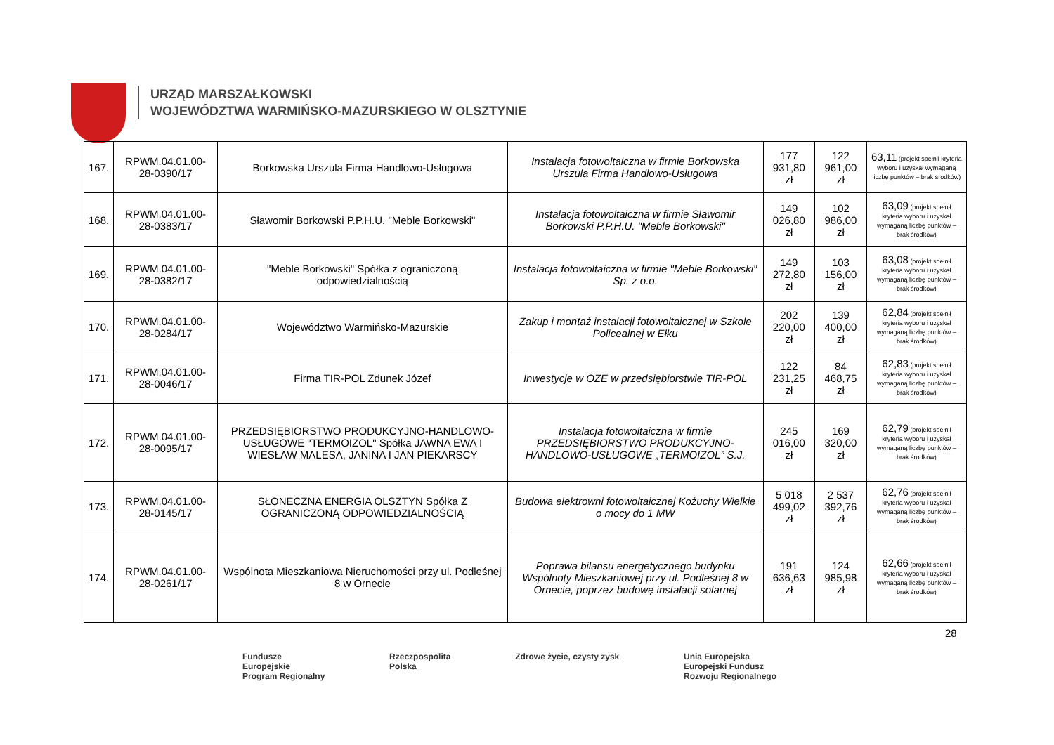URZĄD MARSZAŁKOWSKI
WOJEWÓDZTWA WARMIŃSKO-MAZURSKIEGO W OLSZTYNIE
| 167. | RPWM.04.01.00-28-0390/17 | Borkowska Urszula Firma Handlowo-Usługowa | Instalacja fotowoltaiczna w firmie Borkowska Urszula Firma Handlowo-Usługowa | 177 931,80 zł | 122 961,00 zł | 63,11 (projekt spełnił kryteria wyboru i uzyskał wymaganą liczbę punktów – brak środków) |
| 168. | RPWM.04.01.00-28-0383/17 | Sławomir Borkowski P.P.H.U. "Meble Borkowski" | Instalacja fotowoltaiczna w firmie Sławomir Borkowski P.P.H.U. "Meble Borkowski" | 149 026,80 zł | 102 986,00 zł | 63,09 (projekt spełnił kryteria wyboru i uzyskał wymaganą liczbę punktów – brak środków) |
| 169. | RPWM.04.01.00-28-0382/17 | "Meble Borkowski" Spółka z ograniczoną odpowiedzialnością | Instalacja fotowoltaiczna w firmie "Meble Borkowski" Sp. z o.o. | 149 272,80 zł | 103 156,00 zł | 63,08 (projekt spełnił kryteria wyboru i uzyskał wymaganą liczbę punktów – brak środków) |
| 170. | RPWM.04.01.00-28-0284/17 | Województwo Warmińsko-Mazurskie | Zakup i montaż instalacji fotowoltaicznej w Szkole Policealnej w Ełku | 202 220,00 zł | 139 400,00 zł | 62,84 (projekt spełnił kryteria wyboru i uzyskał wymaganą liczbę punktów – brak środków) |
| 171. | RPWM.04.01.00-28-0046/17 | Firma TIR-POL Zdunek Józef | Inwestycje w OZE w przedsiębiorstwie TIR-POL | 122 231,25 zł | 84 468,75 zł | 62,83 (projekt spełnił kryteria wyboru i uzyskał wymaganą liczbę punktów – brak środków) |
| 172. | RPWM.04.01.00-28-0095/17 | PRZEDSIĘBIORSTWO PRODUKCYJNO-HANDLOWO-USŁUGOWE "TERMOIZOL" Spółka JAWNA EWA I WIESŁAW MALESA, JANINA I JAN PIEKARSCY | Instalacja fotowoltaiczna w firmie PRZEDSIĘBIORSTWO PRODUKCYJNO-HANDLOWO-USŁUGOWE „TERMOIZOL” S.J. | 245 016,00 zł | 169 320,00 zł | 62,79 (projekt spełnił kryteria wyboru i uzyskał wymaganą liczbę punktów – brak środków) |
| 173. | RPWM.04.01.00-28-0145/17 | SŁONECZNA ENERGIA OLSZTYN Spółka Z OGRANICZONĄ ODPOWIEDZIALNOŚCIĄ | Budowa elektrowni fotowoltaicznej Kożuchy Wielkie o mocy do 1 MW | 5 018 499,02 zł | 2 537 392,76 zł | 62,76 (projekt spełnił kryteria wyboru i uzyskał wymaganą liczbę punktów – brak środków) |
| 174. | RPWM.04.01.00-28-0261/17 | Wspólnota Mieszkaniowa Nieruchomości przy ul. Podleśnej 8 w Ornecie | Poprawa bilansu energetycznego budynku Wspólnoty Mieszkaniowej przy ul. Podleśnej 8 w Ornecie, poprzez budowę instalacji solarnej | 191 636,63 zł | 124 985,98 zł | 62,66 (projekt spełnił kryteria wyboru i uzyskał wymaganą liczbę punktów – brak środków) |
28
Fundusze
Europejskie
Program Regionalny
Rzeczpospolita
Polska
Zdrowe życie, czysty zysk Unia Europejska
Europejski Fundusz
Rozwoju Regionalnego